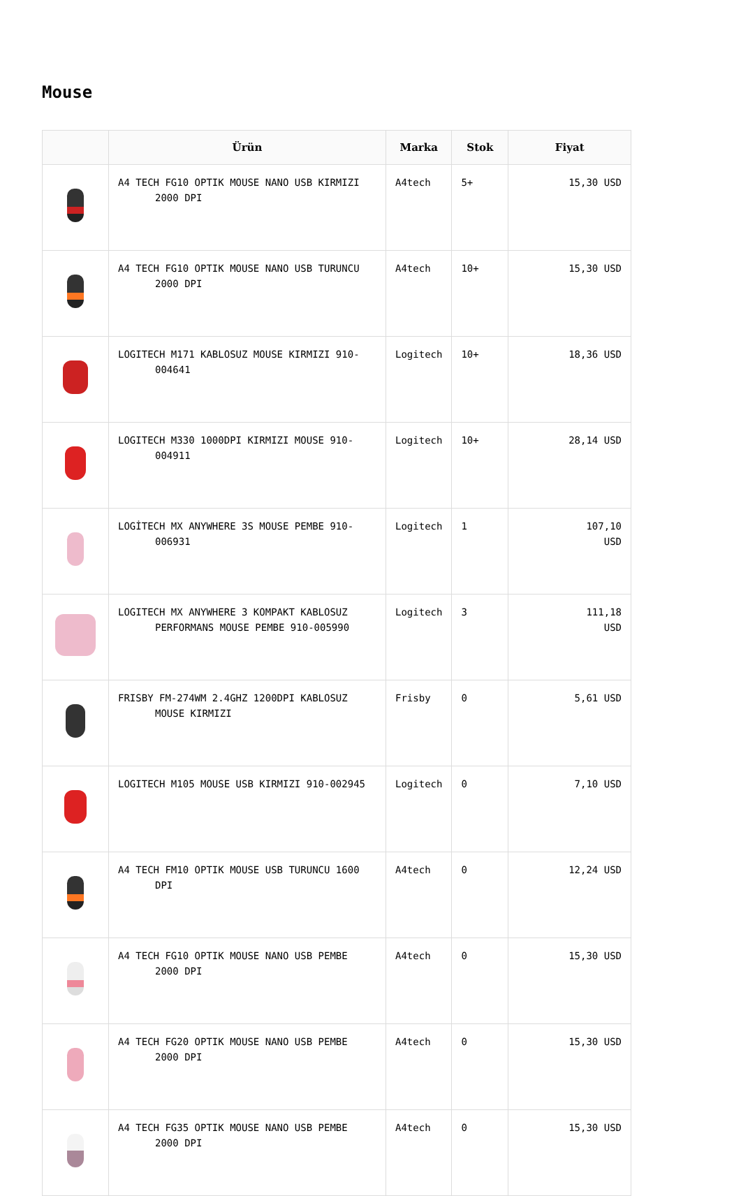Mouse
| | Ürün | Marka | Stok | Fiyat |
| --- | --- | --- | --- | --- |
| | A4 TECH FG10 OPTIK MOUSE NANO USB KIRMIZI 2000 DPI | A4tech | 5+ | 15,30 USD |
| | A4 TECH FG10 OPTIK MOUSE NANO USB TURUNCU 2000 DPI | A4tech | 10+ | 15,30 USD |
| | LOGITECH M171 KABLOSUZ MOUSE KIRMIZI 910- 004641 | Logitech | 10+ | 18,36 USD |
| | LOGITECH M330 1000DPI KIRMIZI MOUSE 910- 004911 | Logitech | 10+ | 28,14 USD |
| | LOGİTECH MX ANYWHERE 3S MOUSE PEMBE 910- 006931 | Logitech | 1 | 107,10 USD |
| | LOGITECH MX ANYWHERE 3 KOMPAKT KABLOSUZ PERFORMANS MOUSE PEMBE 910-005990 | Logitech | 3 | 111,18 USD |
| | FRISBY FM-274WM 2.4GHZ 1200DPI KABLOSUZ MOUSE KIRMIZI | Frisby | 0 | 5,61 USD |
| | LOGITECH M105 MOUSE USB KIRMIZI 910-002945 | Logitech | 0 | 7,10 USD |
| | A4 TECH FM10 OPTIK MOUSE USB TURUNCU 1600 DPI | A4tech | 0 | 12,24 USD |
| | A4 TECH FG10 OPTIK MOUSE NANO USB PEMBE 2000 DPI | A4tech | 0 | 15,30 USD |
| | A4 TECH FG20 OPTIK MOUSE NANO USB PEMBE 2000 DPI | A4tech | 0 | 15,30 USD |
| | A4 TECH FG35 OPTIK MOUSE NANO USB PEMBE 2000 DPI | A4tech | 0 | 15,30 USD |